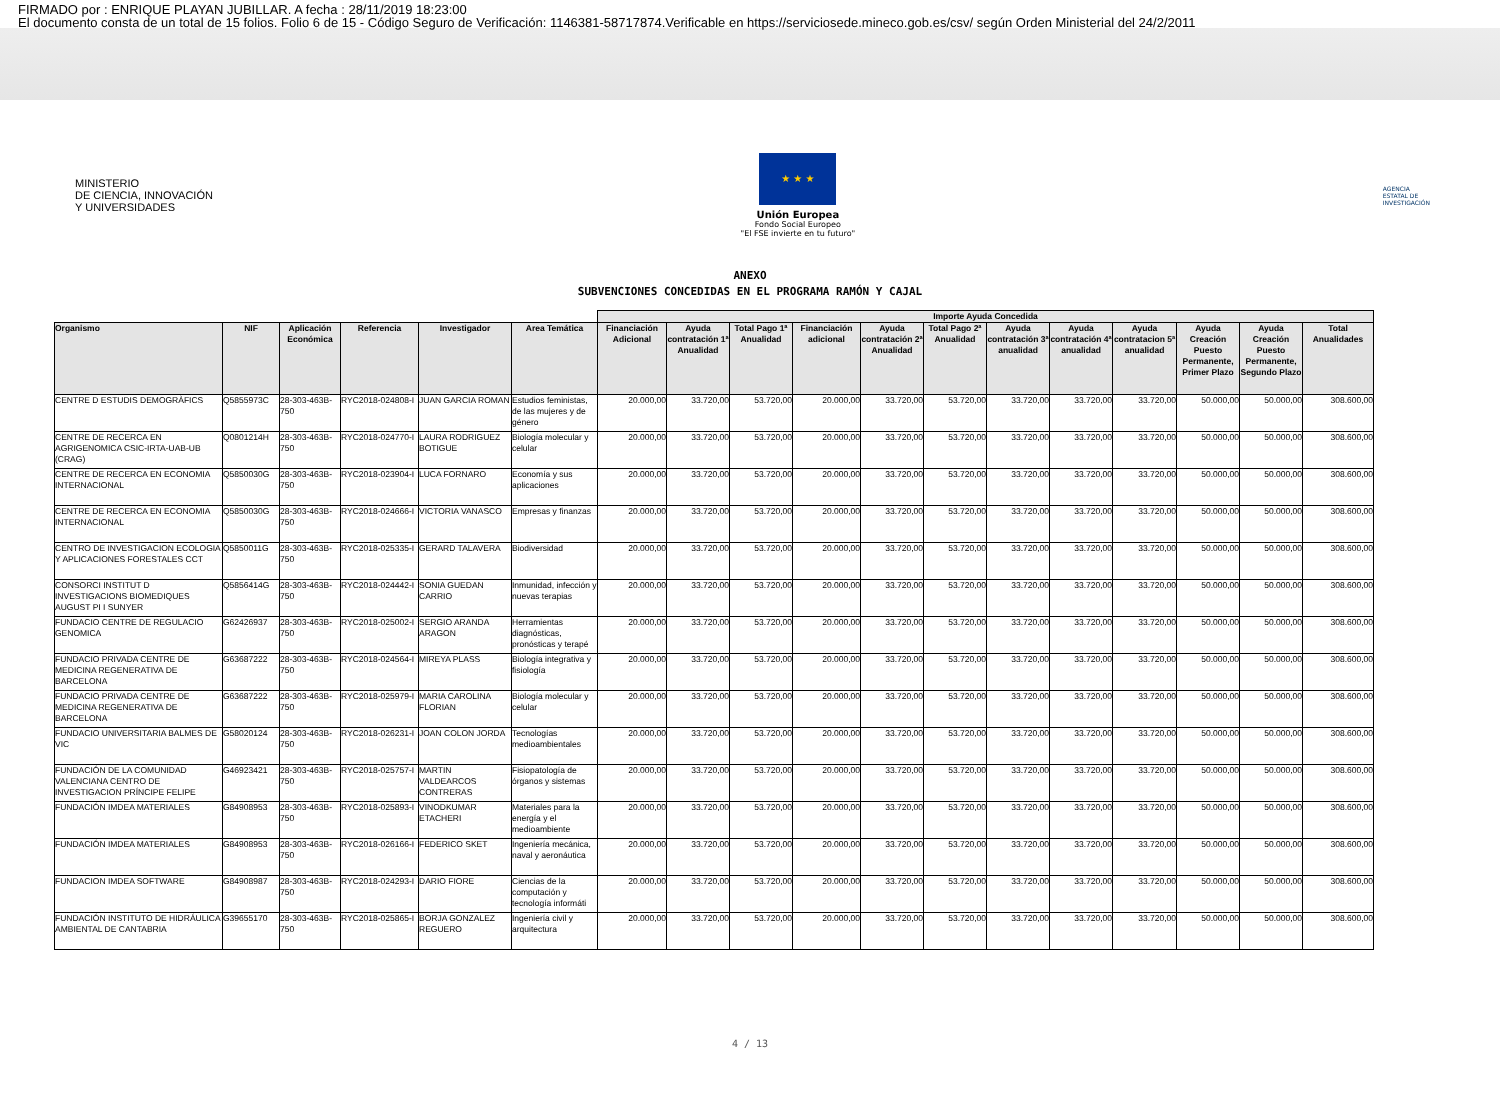FIRMADO por : ENRIQUE PLAYAN JUBILLAR. A fecha : 28/11/2019 18:23:00
El documento consta de un total de 15 folios. Folio 6 de 15 - Código Seguro de Verificación: 1146381-58717874.Verificable en https://serviciosede.mineco.gob.es/csv/ según Orden Ministerial del 24/2/2011
MINISTERIO
DE CIENCIA, INNOVACIÓN
Y UNIVERSIDADES
★ ★ ★
Unión Europea
Fondo Social Europeo
"El FSE invierte en tu futuro"
AGENCIA
ESTATAL DE
INVESTIGACIÓN
ANEXO
SUBVENCIONES CONCEDIDAS EN EL PROGRAMA RAMÓN Y CAJAL
| | | | | | | Importe Ayuda Concedida | | | | | | | | | | | |
| --- | --- | --- | --- | --- | --- | --- | --- | --- | --- | --- | --- | --- | --- | --- | --- | --- | --- |
| Organismo | NIF | Aplicación Económica | Referencia | Investigador | Area Temática | Financiación Adicional | Ayuda contratación 1ª Anualidad | Total Pago 1ª Anualidad | Financiación adicional | Ayuda contratación 2ª Anualidad | Total Pago 2ª Anualidad | Ayuda contratación 3ª anualidad | Ayuda contratación 4ª anualidad | Ayuda contratacion 5ª anualidad | Ayuda Creación Puesto Permanente, Primer Plazo | Ayuda Creación Puesto Permanente, Segundo Plazo | Total Anualidades |
| CENTRE D ESTUDIS DEMOGRÀFICS | Q5855973C | 28-303-463B-750 | RYC2018-024808-I | JUAN GARCIA ROMAN | Estudios feministas, de las mujeres y de género | 20.000,00 | 33.720,00 | 53.720,00 | 20.000,00 | 33.720,00 | 53.720,00 | 33.720,00 | 33.720,00 | 33.720,00 | 50.000,00 | 50.000,00 | 308.600,00 |
| CENTRE DE RECERCA EN AGRIGENOMICA CSIC-IRTA-UAB-UB (CRAG) | Q0801214H | 28-303-463B-750 | RYC2018-024770-I | LAURA RODRIGUEZ BOTIGUE | Biología molecular y celular | 20.000,00 | 33.720,00 | 53.720,00 | 20.000,00 | 33.720,00 | 53.720,00 | 33.720,00 | 33.720,00 | 33.720,00 | 50.000,00 | 50.000,00 | 308.600,00 |
| CENTRE DE RECERCA EN ECONOMIA INTERNACIONAL | Q5850030G | 28-303-463B-750 | RYC2018-023904-I | LUCA FORNARO | Economía y sus aplicaciones | 20.000,00 | 33.720,00 | 53.720,00 | 20.000,00 | 33.720,00 | 53.720,00 | 33.720,00 | 33.720,00 | 33.720,00 | 50.000,00 | 50.000,00 | 308.600,00 |
| CENTRE DE RECERCA EN ECONOMIA INTERNACIONAL | Q5850030G | 28-303-463B-750 | RYC2018-024666-I | VICTORIA VANASCO | Empresas y finanzas | 20.000,00 | 33.720,00 | 53.720,00 | 20.000,00 | 33.720,00 | 53.720,00 | 33.720,00 | 33.720,00 | 33.720,00 | 50.000,00 | 50.000,00 | 308.600,00 |
| CENTRO DE INVESTIGACION ECOLOGIA Y APLICACIONES FORESTALES CCT | Q5850011G | 28-303-463B-750 | RYC2018-025335-I | GERARD TALAVERA | Biodiversidad | 20.000,00 | 33.720,00 | 53.720,00 | 20.000,00 | 33.720,00 | 53.720,00 | 33.720,00 | 33.720,00 | 33.720,00 | 50.000,00 | 50.000,00 | 308.600,00 |
| CONSORCI INSTITUT D INVESTIGACIONS BIOMEDIQUES AUGUST PI I SUNYER | Q5856414G | 28-303-463B-750 | RYC2018-024442-I | SONIA GUEDAN CARRIO | Inmunidad, infección y nuevas terapias | 20.000,00 | 33.720,00 | 53.720,00 | 20.000,00 | 33.720,00 | 53.720,00 | 33.720,00 | 33.720,00 | 33.720,00 | 50.000,00 | 50.000,00 | 308.600,00 |
| FUNDACIO CENTRE DE REGULACIO GENOMICA | G62426937 | 28-303-463B-750 | RYC2018-025002-I | SERGIO ARANDA ARAGON | Herramientas diagnósticas, pronósticas y terapé | 20.000,00 | 33.720,00 | 53.720,00 | 20.000,00 | 33.720,00 | 53.720,00 | 33.720,00 | 33.720,00 | 33.720,00 | 50.000,00 | 50.000,00 | 308.600,00 |
| FUNDACIO PRIVADA CENTRE DE MEDICINA REGENERATIVA DE BARCELONA | G63687222 | 28-303-463B-750 | RYC2018-024564-I | MIREYA PLASS | Biología integrativa y fisiología | 20.000,00 | 33.720,00 | 53.720,00 | 20.000,00 | 33.720,00 | 53.720,00 | 33.720,00 | 33.720,00 | 33.720,00 | 50.000,00 | 50.000,00 | 308.600,00 |
| FUNDACIO PRIVADA CENTRE DE MEDICINA REGENERATIVA DE BARCELONA | G63687222 | 28-303-463B-750 | RYC2018-025979-I | MARIA CAROLINA FLORIAN | Biología molecular y celular | 20.000,00 | 33.720,00 | 53.720,00 | 20.000,00 | 33.720,00 | 53.720,00 | 33.720,00 | 33.720,00 | 33.720,00 | 50.000,00 | 50.000,00 | 308.600,00 |
| FUNDACIO UNIVERSITARIA BALMES DE VIC | G58020124 | 28-303-463B-750 | RYC2018-026231-I | JOAN COLON JORDA | Tecnologías medioambientales | 20.000,00 | 33.720,00 | 53.720,00 | 20.000,00 | 33.720,00 | 53.720,00 | 33.720,00 | 33.720,00 | 33.720,00 | 50.000,00 | 50.000,00 | 308.600,00 |
| FUNDACIÓN DE LA COMUNIDAD VALENCIANA CENTRO DE INVESTIGACION PRÍNCIPE FELIPE | G46923421 | 28-303-463B-750 | RYC2018-025757-I | MARTIN VALDEARCOS CONTRERAS | Fisiopatología de órganos y sistemas | 20.000,00 | 33.720,00 | 53.720,00 | 20.000,00 | 33.720,00 | 53.720,00 | 33.720,00 | 33.720,00 | 33.720,00 | 50.000,00 | 50.000,00 | 308.600,00 |
| FUNDACIÓN IMDEA MATERIALES | G84908953 | 28-303-463B-750 | RYC2018-025893-I | VINODKUMAR ETACHERI | Materiales para la energía y el medioambiente | 20.000,00 | 33.720,00 | 53.720,00 | 20.000,00 | 33.720,00 | 53.720,00 | 33.720,00 | 33.720,00 | 33.720,00 | 50.000,00 | 50.000,00 | 308.600,00 |
| FUNDACIÓN IMDEA MATERIALES | G84908953 | 28-303-463B-750 | RYC2018-026166-I | FEDERICO SKET | Ingeniería mecánica, naval y aeronáutica | 20.000,00 | 33.720,00 | 53.720,00 | 20.000,00 | 33.720,00 | 53.720,00 | 33.720,00 | 33.720,00 | 33.720,00 | 50.000,00 | 50.000,00 | 308.600,00 |
| FUNDACION IMDEA SOFTWARE | G84908987 | 28-303-463B-750 | RYC2018-024293-I | DARIO FIORE | Ciencias de la computación y tecnología informáti | 20.000,00 | 33.720,00 | 53.720,00 | 20.000,00 | 33.720,00 | 53.720,00 | 33.720,00 | 33.720,00 | 33.720,00 | 50.000,00 | 50.000,00 | 308.600,00 |
| FUNDACIÓN INSTITUTO DE HIDRÁULICA AMBIENTAL DE CANTABRIA | G39655170 | 28-303-463B-750 | RYC2018-025865-I | BORJA GONZALEZ REGUERO | Ingeniería civil y arquitectura | 20.000,00 | 33.720,00 | 53.720,00 | 20.000,00 | 33.720,00 | 53.720,00 | 33.720,00 | 33.720,00 | 33.720,00 | 50.000,00 | 50.000,00 | 308.600,00 |
4 / 13